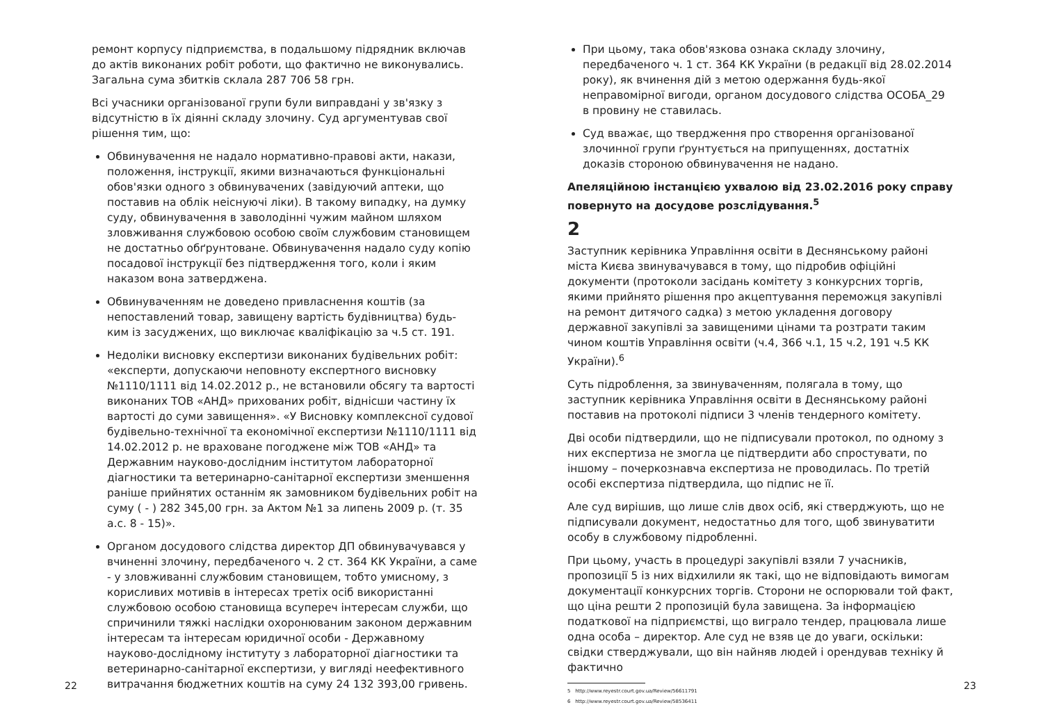ремонт корпусу підприємства, в подальшому підрядник включав до актів виконаних робіт роботи, що фактично не виконувались. Загальна сума збитків склала 287 706 58 грн.
Всі учасники організованої групи були виправдані у зв'язку з відсутністю в їх діянні складу злочину. Суд аргументував свої рішення тим, що:
Обвинувачення не надало нормативно-правові акти, накази, положення, інструкції, якими визначаються функціональні обов'язки одного з обвинувачених (завідуючий аптеки, що поставив на облік неіснуючі ліки). В такому випадку, на думку суду, обвинувачення в заволодінні чужим майном шляхом зловживання службовою особою своїм службовим становищем не достатньо обґрунтоване. Обвинувачення надало суду копію посадової інструкції без підтвердження того, коли і яким наказом вона затверджена.
Обвинуваченням не доведено привласнення коштів (за непоставлений товар, завищену вартість будівництва) будь-ким із засуджених, що виключає кваліфікацію за ч.5 ст. 191.
Недоліки висновку експертизи виконаних будівельних робіт: «експерти, допускаючи неповноту експертного висновку №1110/1111 від 14.02.2012 р., не встановили обсягу та вартості виконаних ТОВ «АНД» прихованих робіт, віднісши частину їх вартості до суми завищення». «У Висновку комплексної судової будівельно-технічної та економічної експертизи №1110/1111 від 14.02.2012 р. не враховане погоджене між ТОВ «АНД» та Державним науково-дослідним інститутом лабораторної діагностики та ветеринарно-санітарної експертизи зменшення раніше прийнятих останнім як замовником будівельних робіт на суму ( - ) 282 345,00 грн. за Актом №1 за липень 2009 р. (т. 35 а.с. 8 - 15)».
Органом досудового слідства директор ДП обвинувачувався у вчиненні злочину, передбаченого ч. 2 ст. 364 КК України, а саме - у зловживанні службовим становищем, тобто умисному, з корисливих мотивів в інтересах третіх осіб використанні службовою особою становища всупереч інтересам служби, що спричинили тяжкі наслідки охоронюваним законом державним інтересам та інтересам юридичної особи - Державному науково-дослідному інституту з лабораторної діагностики та ветеринарно-санітарної експертизи, у вигляді неефективного витрачання бюджетних коштів на суму 24 132 393,00 гривень.
При цьому, така обов'язкова ознака складу злочину, передбаченого ч. 1 ст. 364 КК України (в редакції від 28.02.2014 року), як вчинення дій з метою одержання будь-якої неправомірної вигоди, органом досудового слідства ОСОБА_29 в провину не ставилась.
Суд вважає, що твердження про створення організованої злочинної групи ґрунтується на припущеннях, достатніх доказів стороною обвинувачення не надано.
Апеляційною інстанцією ухвалою від 23.02.2016 року справу повернуто на досудове розслідування.<sup>5</sup>
2
Заступник керівника Управління освіти в Деснянському районі міста Києва звинувачувався в тому, що підробив офіційні документи (протоколи засідань комітету з конкурсних торгів, якими прийнято рішення про акцептування переможця закупівлі на ремонт дитячого садка) з метою укладення договору державної закупівлі за завищеними цінами та розтрати таким чином коштів Управління освіти (ч.4, 366 ч.1, 15 ч.2, 191 ч.5 КК України).<sup>6</sup>
Суть підроблення, за звинуваченням, полягала в тому, що заступник керівника Управління освіти в Деснянському районі поставив на протоколі підписи 3 членів тендерного комітету.
Дві особи підтвердили, що не підписували протокол, по одному з них експертиза не змогла це підтвердити або спростувати, по іншому – почеркознавча експертиза не проводилась. По третій особі експертиза підтвердила, що підпис не її.
Але суд вирішив, що лише слів двох осіб, які стверджують, що не підписували документ, недостатньо для того, щоб звинуватити особу в службовому підробленні.
При цьому, участь в процедурі закупівлі взяли 7 учасників, пропозиції 5 із них відхилили як такі, що не відповідають вимогам документації конкурсних торгів. Сторони не оспорювали той факт, що ціна решти 2 пропозицій була завищена. За інформацією податкової на підприємстві, що виграло тендер, працювала лише одна особа – директор. Але суд не взяв це до уваги, оскільки: свідки стверджували, що він найняв людей і орендував техніку й фактично
5 http://www.reyestr.court.gov.ua/Review/56611791
6 http://www.reyestr.court.gov.ua/Review/58536411
22 23